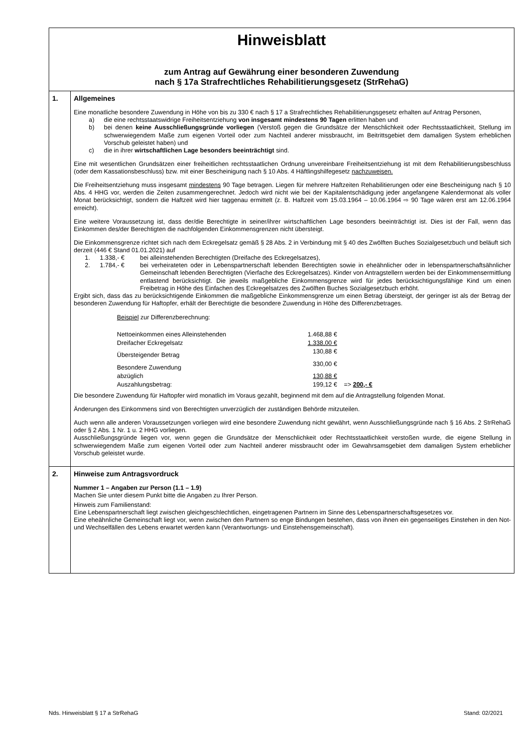| Hinweisblatt zum Antrag auf Gewährung einer besonderen Zuwendung nach § 17a Strafrechtliches Rehabilitierungsgesetz (StrRehaG) | |
| 1. | Allgemeines Eine monatliche besondere Zuwendung in Höhe von bis zu 330 € nach § 17 a Strafrechtliches Rehabilitierungsgesetz erhalten auf Antrag Personen, a) die eine rechtsstaatswidrige Freiheitsentziehung von insgesamt mindestens 90 Tagen erlitten haben und b) bei denen keine Ausschließungsgründe vorliegen (Verstoß gegen die Grundsätze der Menschlichkeit oder Rechtsstaatlichkeit, Stellung im schwerwiegendem Maße zum eigenen Vorteil oder zum Nachteil anderer missbraucht, im Beitrittsgebiet dem damaligen System erheblichen Vorschub geleistet haben) und c) die in ihrer wirtschaftlichen Lage besonders beeinträchtigt sind. Eine mit wesentlichen Grundsätzen einer freiheitlichen rechtsstaatlichen Ordnung unvereinbare Freiheitsentziehung ist mit dem Rehabilitierungsbeschluss (oder dem Kassationsbeschluss) bzw. mit einer Bescheinigung nach § 10 Abs. 4 Häftlingshilfegesetz nachzuweisen. Die Freiheitsentziehung muss insgesamt mindestens 90 Tage betragen. Liegen für mehrere Haftzeiten Rehabilitierungen oder eine Bescheinigung nach § 10 Abs. 4 HHG vor, werden die Zeiten zusammengerechnet. Jedoch wird nicht wie bei der Kapitalentschädigung jeder angefangene Kalendermonat als voller Monat berücksichtigt, sondern die Haftzeit wird hier taggenau ermittelt (z. B. Haftzeit vom 15.03.1964 – 10.06.1964 ⇨ 90 Tage wären erst am 12.06.1964 erreicht). Eine weitere Voraussetzung ist, dass der/die Berechtigte in seiner/ihrer wirtschaftlichen Lage besonders beeinträchtigt ist. Dies ist der Fall, wenn das Einkommen des/der Berechtigten die nachfolgenden Einkommensgrenzen nicht übersteigt. Die Einkommensgrenze richtet sich nach dem Eckregelsatz gemäß § 28 Abs. 2 in Verbindung mit § 40 des Zwölften Buches Sozialgesetzbuch und beläuft sich derzeit (446 € Stand 01.01.2021) auf 1. 1.338,- € bei alleinstehenden Berechtigten (Dreifache des Eckregelsatzes), 2. 1.784,- € bei verheirateten oder in Lebenspartnerschaft lebenden Berechtigten sowie in eheähnlicher oder in lebenspartnerschaftsähnlicher Gemeinschaft lebenden Berechtigten (Vierfache des Eckregelsatzes). Kinder von Antragstellern werden bei der Einkommensermittlung entlastend berücksichtigt. Die jeweils maßgebliche Einkommensgrenze wird für jedes berücksichtigungsfähige Kind um einen Freibetrag in Höhe des Einfachen des Eckregelsatzes des Zwölften Buches Sozialgesetzbuch erhöht. Ergibt sich, dass das zu berücksichtigende Einkommen die maßgebliche Einkommensgrenze um einen Betrag übersteigt, der geringer ist als der Betrag der besonderen Zuwendung für Haftopfer, erhält der Berechtigte die besondere Zuwendung in Höhe des Differenzbetrages. / Beispiel zur Differenzberechnung: / / / / Nettoeinkommen eines Alleinstehenden / 1.468,88 € / / / Dreifacher Eckregelsatz / 1.338,00 € / / / Übersteigender Betrag / 130,88 € / / / Besondere Zuwendung / 330,00 € / / / abzüglich / 130,88 € / / / Auszahlungsbetrag: / 199,12 € / => 200,- € / Die besondere Zuwendung für Haftopfer wird monatlich im Voraus gezahlt, beginnend mit dem auf die Antragstellung folgenden Monat. Änderungen des Einkommens sind von Berechtigten unverzüglich der zuständigen Behörde mitzuteilen. Auch wenn alle anderen Voraussetzungen vorliegen wird eine besondere Zuwendung nicht gewährt, wenn Ausschließungsgründe nach § 16 Abs. 2 StrRehaG oder § 2 Abs. 1 Nr. 1 u. 2 HHG vorliegen. Ausschließungsgründe liegen vor, wenn gegen die Grundsätze der Menschlichkeit oder Rechtsstaatlichkeit verstoßen wurde, die eigene Stellung in schwerwiegendem Maße zum eigenen Vorteil oder zum Nachteil anderer missbraucht oder im Gewahrsamsgebiet dem damaligen System erheblicher Vorschub geleistet wurde. |
| 2. | Hinweise zum Antragsvordruck Nummer 1 – Angaben zur Person (1.1 – 1.9) Machen Sie unter diesem Punkt bitte die Angaben zu Ihrer Person. Hinweis zum Familienstand: Eine Lebenspartnerschaft liegt zwischen gleichgeschlechtlichen, eingetragenen Partnern im Sinne des Lebenspartnerschaftsgesetzes vor. Eine eheähnliche Gemeinschaft liegt vor, wenn zwischen den Partnern so enge Bindungen bestehen, dass von ihnen ein gegenseitiges Einstehen in den Not- und Wechselfällen des Lebens erwartet werden kann (Verantwortungs- und Einstehensgemeinschaft). |
Nds. Hinweisblatt § 17 a StrRehaG Stand: 02/2021